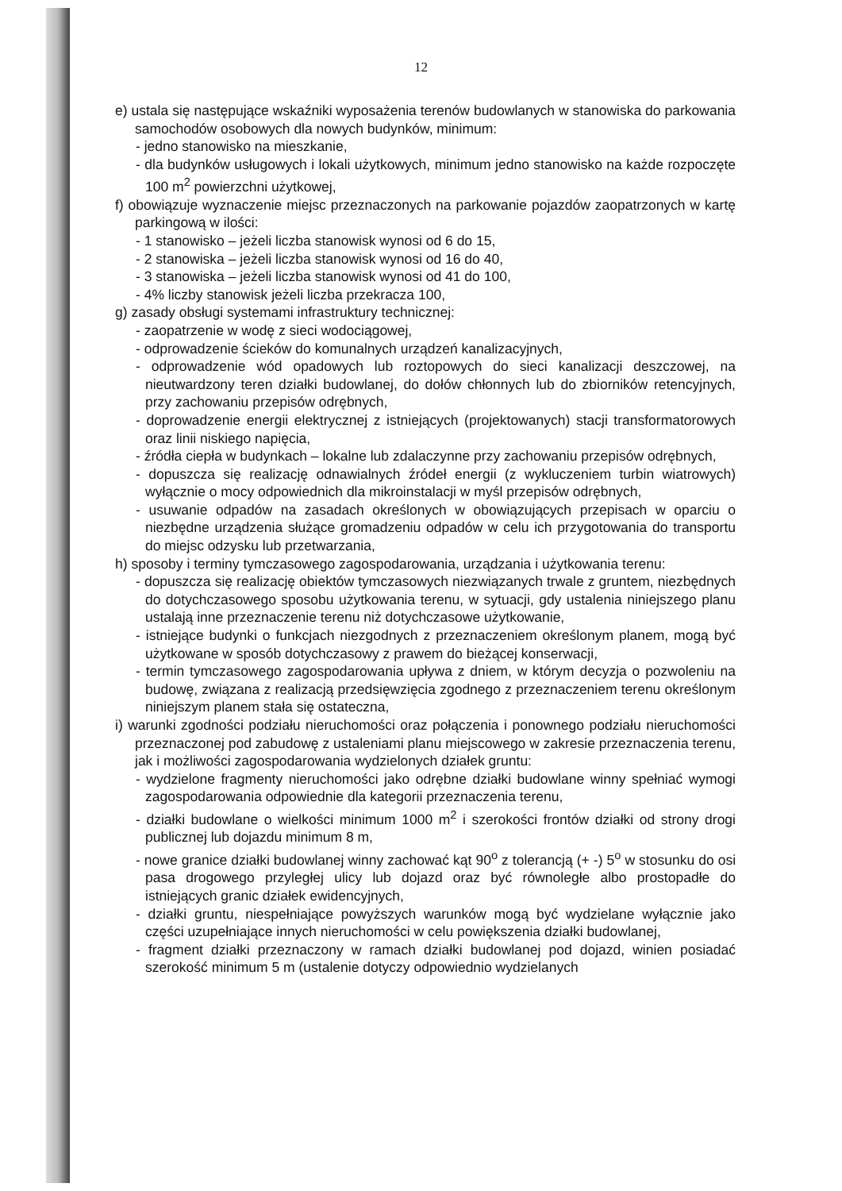12
e) ustala się następujące wskaźniki wyposażenia terenów budowlanych w stanowiska do parkowania samochodów osobowych dla nowych budynków, minimum:
- jedno stanowisko na mieszkanie,
- dla budynków usługowych i lokali użytkowych, minimum jedno stanowisko na każde rozpoczęte 100 m<sup>2</sup> powierzchni użytkowej,
f) obowiązuje wyznaczenie miejsc przeznaczonych na parkowanie pojazdów zaopatrzonych w kartę parkingową w ilości:
- 1 stanowisko – jeżeli liczba stanowisk wynosi od 6 do 15,
- 2 stanowiska – jeżeli liczba stanowisk wynosi od 16 do 40,
- 3 stanowiska – jeżeli liczba stanowisk wynosi od 41 do 100,
- 4% liczby stanowisk jeżeli liczba przekracza 100,
g) zasady obsługi systemami infrastruktury technicznej:
- zaopatrzenie w wodę z sieci wodociągowej,
- odprowadzenie ścieków do komunalnych urządzeń kanalizacyjnych,
- odprowadzenie wód opadowych lub roztopowych do sieci kanalizacji deszczowej, na nieutwardzony teren działki budowlanej, do dołów chłonnych lub do zbiorników retencyjnych, przy zachowaniu przepisów odrębnych,
- doprowadzenie energii elektrycznej z istniejących (projektowanych) stacji transformatorowych oraz linii niskiego napięcia,
- źródła ciepła w budynkach – lokalne lub zdalaczynne przy zachowaniu przepisów odrębnych,
- dopuszcza się realizację odnawialnych źródeł energii (z wykluczeniem turbin wiatrowych) wyłącznie o mocy odpowiednich dla mikroinstalacji w myśl przepisów odrębnych,
- usuwanie odpadów na zasadach określonych w obowiązujących przepisach w oparciu o niezbędne urządzenia służące gromadzeniu odpadów w celu ich przygotowania do transportu do miejsc odzysku lub przetwarzania,
h) sposoby i terminy tymczasowego zagospodarowania, urządzania i użytkowania terenu:
- dopuszcza się realizację obiektów tymczasowych niezwiązanych trwale z gruntem, niezbędnych do dotychczasowego sposobu użytkowania terenu, w sytuacji, gdy ustalenia niniejszego planu ustalają inne przeznaczenie terenu niż dotychczasowe użytkowanie,
- istniejące budynki o funkcjach niezgodnych z przeznaczeniem określonym planem, mogą być użytkowane w sposób dotychczasowy z prawem do bieżącej konserwacji,
- termin tymczasowego zagospodarowania upływa z dniem, w którym decyzja o pozwoleniu na budowę, związana z realizacją przedsięwzięcia zgodnego z przeznaczeniem terenu określonym niniejszym planem stała się ostateczna,
i) warunki zgodności podziału nieruchomości oraz połączenia i ponownego podziału nieruchomości przeznaczonej pod zabudowę z ustaleniami planu miejscowego w zakresie przeznaczenia terenu, jak i możliwości zagospodarowania wydzielonych działek gruntu:
- wydzielone fragmenty nieruchomości jako odrębne działki budowlane winny spełniać wymogi zagospodarowania odpowiednie dla kategorii przeznaczenia terenu,
- działki budowlane o wielkości minimum 1000 m<sup>2</sup> i szerokości frontów działki od strony drogi publicznej lub dojazdu minimum 8 m,
- nowe granice działki budowlanej winny zachować kąt 90<sup>o</sup> z tolerancją (+ -) 5<sup>o</sup> w stosunku do osi pasa drogowego przyległej ulicy lub dojazd oraz być równoległe albo prostopadłe do istniejących granic działek ewidencyjnych,
- działki gruntu, niespełniające powyższych warunków mogą być wydzielane wyłącznie jako części uzupełniające innych nieruchomości w celu powiększenia działki budowlanej,
- fragment działki przeznaczony w ramach działki budowlanej pod dojazd, winien posiadać szerokość minimum 5 m (ustalenie dotyczy odpowiednio wydzielanych